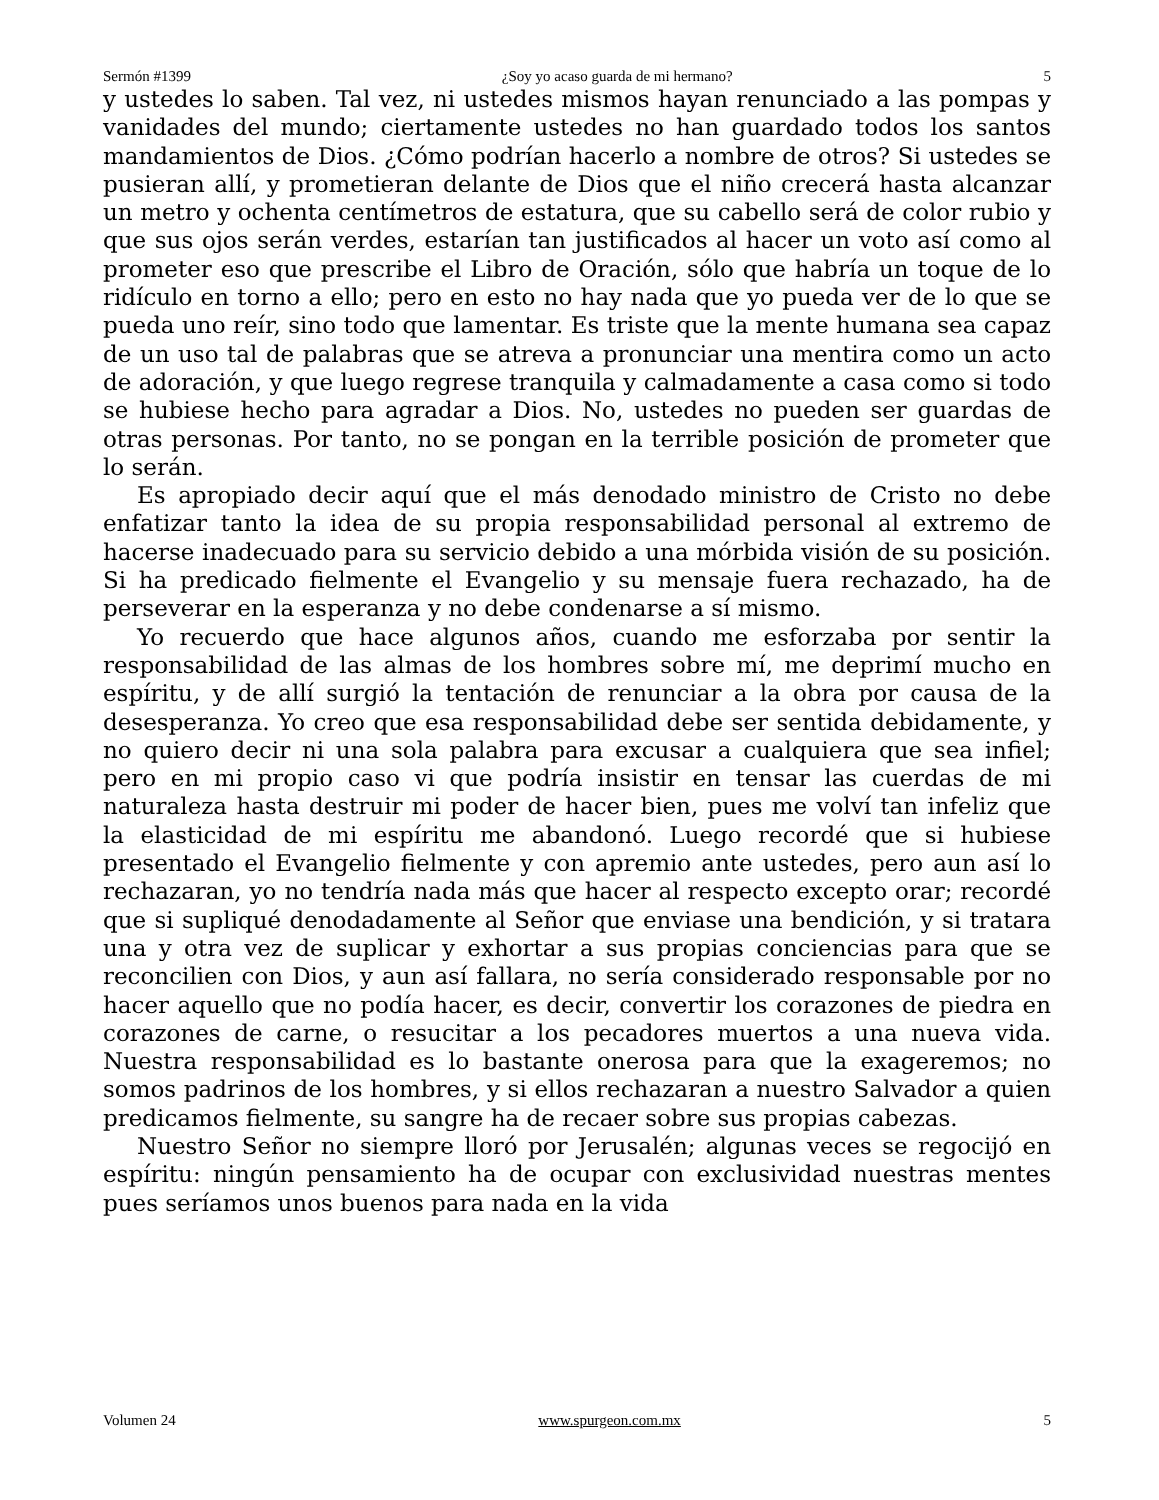Sermón #1399 ¿Soy yo acaso guarda de mi hermano? 5
y ustedes lo saben. Tal vez, ni ustedes mismos hayan renunciado a las pompas y vanidades del mundo; ciertamente ustedes no han guardado todos los santos mandamientos de Dios. ¿Cómo podrían hacerlo a nombre de otros? Si ustedes se pusieran allí, y prometieran delante de Dios que el niño crecerá hasta alcanzar un metro y ochenta centímetros de estatura, que su cabello será de color rubio y que sus ojos serán verdes, estarían tan justificados al hacer un voto así como al prometer eso que prescribe el Libro de Oración, sólo que habría un toque de lo ridículo en torno a ello; pero en esto no hay nada que yo pueda ver de lo que se pueda uno reír, sino todo que lamentar. Es triste que la mente humana sea capaz de un uso tal de palabras que se atreva a pronunciar una mentira como un acto de adoración, y que luego regrese tranquila y calmadamente a casa como si todo se hubiese hecho para agradar a Dios. No, ustedes no pueden ser guardas de otras personas. Por tanto, no se pongan en la terrible posición de prometer que lo serán.
Es apropiado decir aquí que el más denodado ministro de Cristo no debe enfatizar tanto la idea de su propia responsabilidad personal al extremo de hacerse inadecuado para su servicio debido a una mórbida visión de su posición. Si ha predicado fielmente el Evangelio y su mensaje fuera rechazado, ha de perseverar en la esperanza y no debe condenarse a sí mismo.
Yo recuerdo que hace algunos años, cuando me esforzaba por sentir la responsabilidad de las almas de los hombres sobre mí, me deprimí mucho en espíritu, y de allí surgió la tentación de renunciar a la obra por causa de la desesperanza. Yo creo que esa responsabilidad debe ser sentida debidamente, y no quiero decir ni una sola palabra para excusar a cualquiera que sea infiel; pero en mi propio caso vi que podría insistir en tensar las cuerdas de mi naturaleza hasta destruir mi poder de hacer bien, pues me volví tan infeliz que la elasticidad de mi espíritu me abandonó. Luego recordé que si hubiese presentado el Evangelio fielmente y con apremio ante ustedes, pero aun así lo rechazaran, yo no tendría nada más que hacer al respecto excepto orar; recordé que si supliqué denodadamente al Señor que enviase una bendición, y si tratara una y otra vez de suplicar y exhortar a sus propias conciencias para que se reconcilien con Dios, y aun así fallara, no sería considerado responsable por no hacer aquello que no podía hacer, es decir, convertir los corazones de piedra en corazones de carne, o resucitar a los pecadores muertos a una nueva vida. Nuestra responsabilidad es lo bastante onerosa para que la exageremos; no somos padrinos de los hombres, y si ellos rechazaran a nuestro Salvador a quien predicamos fielmente, su sangre ha de recaer sobre sus propias cabezas.
Nuestro Señor no siempre lloró por Jerusalén; algunas veces se regocijó en espíritu: ningún pensamiento ha de ocupar con exclusividad nuestras mentes pues seríamos unos buenos para nada en la vida
Volumen 24 www.spurgeon.com.mx 5